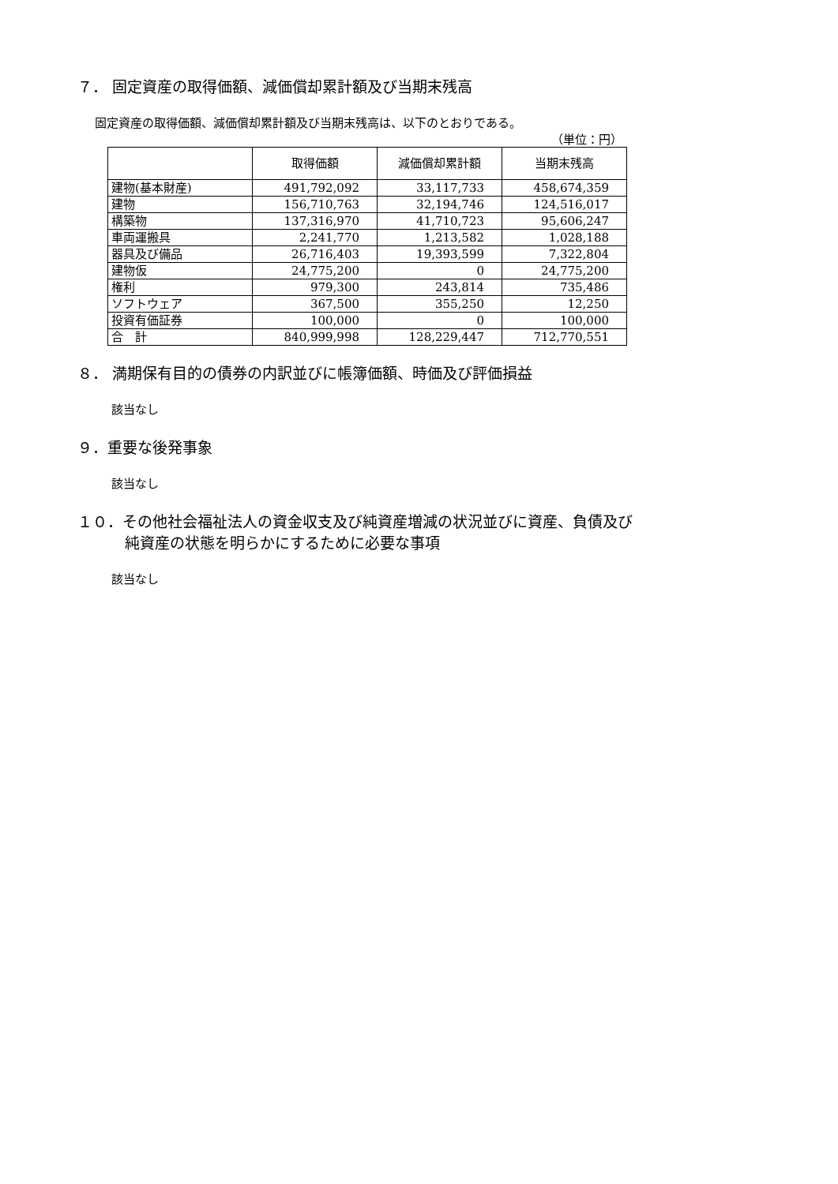７． 固定資産の取得価額、減価償却累計額及び当期末残高
固定資産の取得価額、減価償却累計額及び当期末残高は、以下のとおりである。
（単位：円）
| | 取得価額 | 減価償却累計額 | 当期末残高 |
| --- | --- | --- | --- |
| 建物(基本財産) | 491,792,092 | 33,117,733 | 458,674,359 |
| 建物 | 156,710,763 | 32,194,746 | 124,516,017 |
| 構築物 | 137,316,970 | 41,710,723 | 95,606,247 |
| 車両運搬具 | 2,241,770 | 1,213,582 | 1,028,188 |
| 器具及び備品 | 26,716,403 | 19,393,599 | 7,322,804 |
| 建物仮 | 24,775,200 | 0 | 24,775,200 |
| 権利 | 979,300 | 243,814 | 735,486 |
| ソフトウェア | 367,500 | 355,250 | 12,250 |
| 投資有価証券 | 100,000 | 0 | 100,000 |
| 合 計 | 840,999,998 | 128,229,447 | 712,770,551 |
８． 満期保有目的の債券の内訳並びに帳簿価額、時価及び評価損益
該当なし
９．重要な後発事象
該当なし
１０．その他社会福祉法人の資金収支及び純資産増減の状況並びに資産、負債及び
純資産の状態を明らかにするために必要な事項
該当なし